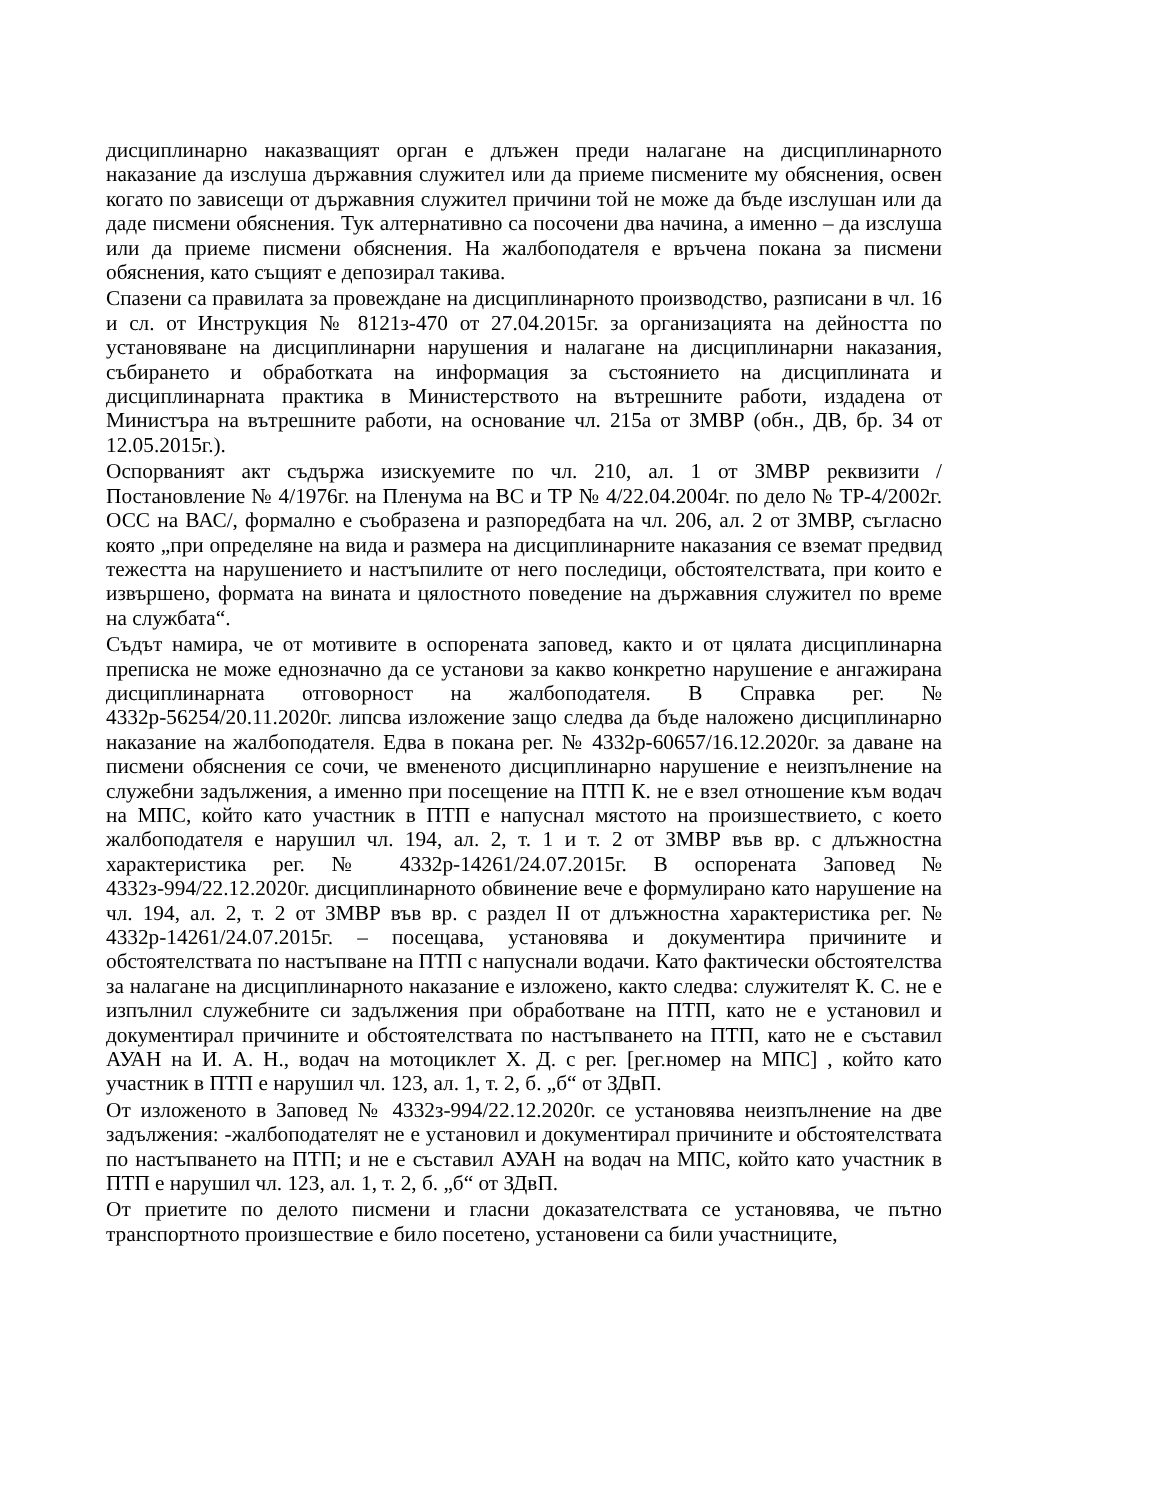дисциплинарно наказващият орган е длъжен преди налагане на дисциплинарното наказание да изслуша държавния служител или да приеме писмените му обяснения, освен когато по зависещи от държавния служител причини той не може да бъде изслушан или да даде писмени обяснения. Тук алтернативно са посочени два начина, а именно – да изслуша или да приеме писмени обяснения. На жалбоподателя е връчена покана за писмени обяснения, като същият е депозирал такива.
Спазени са правилата за провеждане на дисциплинарното производство, разписани в чл. 16 и сл. от Инструкция № 8121з-470 от 27.04.2015г. за организацията на дейността по установяване на дисциплинарни нарушения и налагане на дисциплинарни наказания, събирането и обработката на информация за състоянието на дисциплината и дисциплинарната практика в Министерството на вътрешните работи, издадена от Министъра на вътрешните работи, на основание чл. 215а от ЗМВР (обн., ДВ, бр. 34 от 12.05.2015г.).
Оспорваният акт съдържа изискуемите по чл. 210, ал. 1 от ЗМВР реквизити /Постановление № 4/1976г. на Пленума на ВС и ТР № 4/22.04.2004г. по дело № ТР-4/2002г. ОСС на ВАС/, формално е съобразена и разпоредбата на чл. 206, ал. 2 от ЗМВР, съгласно която „при определяне на вида и размера на дисциплинарните наказания се вземат предвид тежестта на нарушението и настъпилите от него последици, обстоятелствата, при които е извършено, формата на вината и цялостното поведение на държавния служител по време на службата“.
Съдът намира, че от мотивите в оспорената заповед, както и от цялата дисциплинарна преписка не може еднозначно да се установи за какво конкретно нарушение е ангажирана дисциплинарната отговорност на жалбоподателя. В Справка рег. № 4332р-56254/20.11.2020г. липсва изложение защо следва да бъде наложено дисциплинарно наказание на жалбоподателя. Едва в покана рег. № 4332р-60657/16.12.2020г. за даване на писмени обяснения се сочи, че вмененото дисциплинарно нарушение е неизпълнение на служебни задължения, а именно при посещение на ПТП К. не е взел отношение към водач на МПС, който като участник в ПТП е напуснал мястото на произшествието, с което жалбоподателя е нарушил чл. 194, ал. 2, т. 1 и т. 2 от ЗМВР във вр. с длъжностна характеристика рег. № 4332р-14261/24.07.2015г. В оспорената Заповед № 4332з-994/22.12.2020г. дисциплинарното обвинение вече е формулирано като нарушение на чл. 194, ал. 2, т. 2 от ЗМВР във вр. с раздел II от длъжностна характеристика рег. № 4332р-14261/24.07.2015г. – посещава, установява и документира причините и обстоятелствата по настъпване на ПТП с напуснали водачи. Като фактически обстоятелства за налагане на дисциплинарното наказание е изложено, както следва: служителят К. С. не е изпълнил служебните си задължения при обработване на ПТП, като не е установил и документирал причините и обстоятелствата по настъпването на ПТП, като не е съставил АУАН на И. А. Н., водач на мотоциклет Х. Д. с рег. [рег.номер на МПС] , който като участник в ПТП е нарушил чл. 123, ал. 1, т. 2, б. „б“ от ЗДвП.
От изложеното в Заповед № 4332з-994/22.12.2020г. се установява неизпълнение на две задължения: -жалбоподателят не е установил и документирал причините и обстоятелствата по настъпването на ПТП; и не е съставил АУАН на водач на МПС, който като участник в ПТП е нарушил чл. 123, ал. 1, т. 2, б. „б“ от ЗДвП.
От приетите по делото писмени и гласни доказателствата се установява, че пътно транспортното произшествие е било посетено, установени са били участниците,